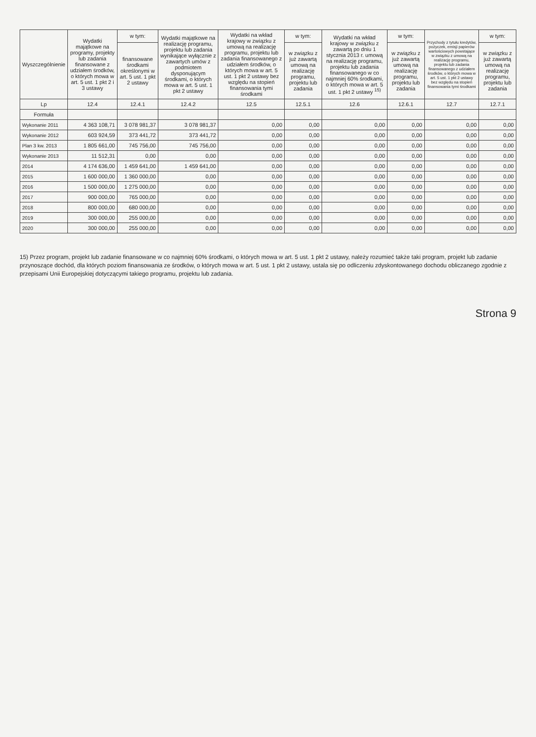| Wyszczególnienie | Wydatki majątkowe na programy, projekty lub zadania finansowane z udziałem środków, o których mowa w art. 5 ust. 1 pkt 2 i 3 ustawy | w tym: | Wydatki majątkowe na realizację programu, projektu lub zadania wynikające wyłącznie z zawartych umów z podmiotem dysponującym środkami, o których mowa w art. 5 ust. 1 pkt 2 ustawy | Wydatki na wkład krajowy w związku z umową na realizację programu, projektu lub zadania finansowanego z udziałem środków, o których mowa w art. 5 ust. 1 pkt 2 ustawy bez względu na stopień finansowania tymi środkami | w tym: | Wydatki na wkład krajowy w związku z zawartą po dniu 1 stycznia 2013 r. umową na realizację programu, projektu lub zadania finansowanego w co najmniej 60% środkami, o których mowa w art. 5 ust. 1 pkt 2 ustawy <sup>15)</sup> | w tym: | Przychody z tytułu kredytów, pożyczek, emisji papierów wartościowych powstające w związku z umową na realizację programu, projektu lub zadania finansowanego z udziałem środków, o których mowa w art. 5 ust. 1 pkt 2 ustawy bez względu na stopień finansowania tymi środkami | w tym: |
| --- | --- | --- | --- | --- | --- | --- | --- | --- | --- |
| | | finansowane środkami określonymi w art. 5 ust. 1 pkt 2 ustawy | | | w związku z już zawartą umową na realizację programu, projektu lub zadania | | w związku z już zawartą umową na realizację programu, projektu lub zadania | | w związku z już zawartą umową na realizację programu, projektu lub zadania |
| Lp | 12.4 | 12.4.1 | 12.4.2 | 12.5 | 12.5.1 | 12.6 | 12.6.1 | 12.7 | 12.7.1 |
| Formuła | | | | | | | | | |
| Wykonanie 2011 | 4 363 108,71 | 3 078 981,37 | 3 078 981,37 | 0,00 | 0,00 | 0,00 | 0,00 | 0,00 | 0,00 |
| Wykonanie 2012 | 603 924,59 | 373 441,72 | 373 441,72 | 0,00 | 0,00 | 0,00 | 0,00 | 0,00 | 0,00 |
| Plan 3 kw. 2013 | 1 805 661,00 | 745 756,00 | 745 756,00 | 0,00 | 0,00 | 0,00 | 0,00 | 0,00 | 0,00 |
| Wykonanie 2013 | 11 512,31 | 0,00 | 0,00 | 0,00 | 0,00 | 0,00 | 0,00 | 0,00 | 0,00 |
| 2014 | 4 174 636,00 | 1 459 641,00 | 1 459 641,00 | 0,00 | 0,00 | 0,00 | 0,00 | 0,00 | 0,00 |
| 2015 | 1 600 000,00 | 1 360 000,00 | 0,00 | 0,00 | 0,00 | 0,00 | 0,00 | 0,00 | 0,00 |
| 2016 | 1 500 000,00 | 1 275 000,00 | 0,00 | 0,00 | 0,00 | 0,00 | 0,00 | 0,00 | 0,00 |
| 2017 | 900 000,00 | 765 000,00 | 0,00 | 0,00 | 0,00 | 0,00 | 0,00 | 0,00 | 0,00 |
| 2018 | 800 000,00 | 680 000,00 | 0,00 | 0,00 | 0,00 | 0,00 | 0,00 | 0,00 | 0,00 |
| 2019 | 300 000,00 | 255 000,00 | 0,00 | 0,00 | 0,00 | 0,00 | 0,00 | 0,00 | 0,00 |
| 2020 | 300 000,00 | 255 000,00 | 0,00 | 0,00 | 0,00 | 0,00 | 0,00 | 0,00 | 0,00 |
15) Przez program, projekt lub zadanie finansowane w co najmniej 60% środkami, o których mowa w art. 5 ust. 1 pkt 2 ustawy, należy rozumieć także taki program, projekt lub zadanie przynoszące dochód, dla których poziom finansowania ze środków, o których mowa w art. 5 ust. 1 pkt 2 ustawy, ustala się po odliczeniu zdyskontowanego dochodu obliczanego zgodnie z przepisami Unii Europejskiej dotyczącymi takiego programu, projektu lub zadania.
Strona 9